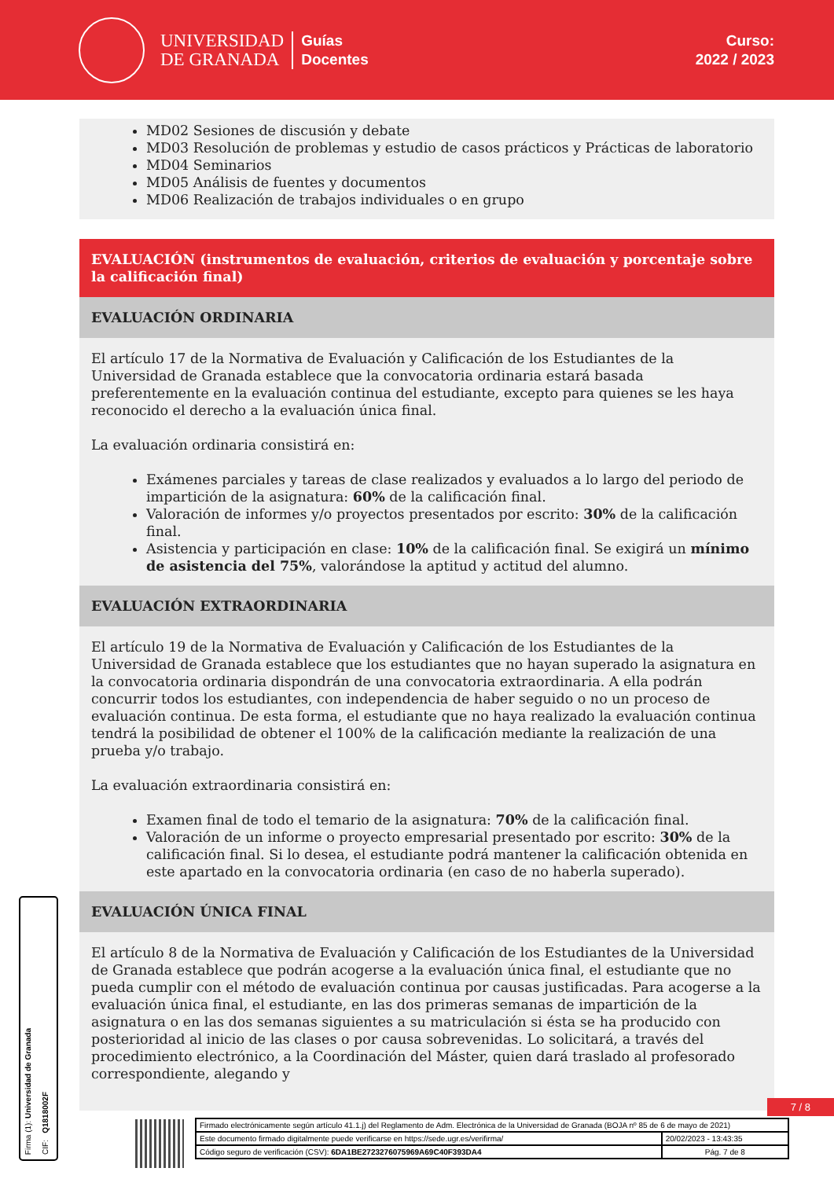UNIVERSIDAD
DE GRANADA
Guías
Docentes
Curso:
2022 / 2023
MD02 Sesiones de discusión y debate
MD03 Resolución de problemas y estudio de casos prácticos y Prácticas de laboratorio
MD04 Seminarios
MD05 Análisis de fuentes y documentos
MD06 Realización de trabajos individuales o en grupo
EVALUACIÓN (instrumentos de evaluación, criterios de evaluación y porcentaje sobre la calificación final)
EVALUACIÓN ORDINARIA
El artículo 17 de la Normativa de Evaluación y Calificación de los Estudiantes de la Universidad de Granada establece que la convocatoria ordinaria estará basada preferentemente en la evaluación continua del estudiante, excepto para quienes se les haya reconocido el derecho a la evaluación única final.
La evaluación ordinaria consistirá en:
Exámenes parciales y tareas de clase realizados y evaluados a lo largo del periodo de impartición de la asignatura: 60% de la calificación final.
Valoración de informes y/o proyectos presentados por escrito: 30% de la calificación final.
Asistencia y participación en clase: 10% de la calificación final. Se exigirá un mínimo de asistencia del 75%, valorándose la aptitud y actitud del alumno.
EVALUACIÓN EXTRAORDINARIA
El artículo 19 de la Normativa de Evaluación y Calificación de los Estudiantes de la Universidad de Granada establece que los estudiantes que no hayan superado la asignatura en la convocatoria ordinaria dispondrán de una convocatoria extraordinaria. A ella podrán concurrir todos los estudiantes, con independencia de haber seguido o no un proceso de evaluación continua. De esta forma, el estudiante que no haya realizado la evaluación continua tendrá la posibilidad de obtener el 100% de la calificación mediante la realización de una prueba y/o trabajo.
La evaluación extraordinaria consistirá en:
Examen final de todo el temario de la asignatura: 70% de la calificación final.
Valoración de un informe o proyecto empresarial presentado por escrito: 30% de la calificación final. Si lo desea, el estudiante podrá mantener la calificación obtenida en este apartado en la convocatoria ordinaria (en caso de no haberla superado).
EVALUACIÓN ÚNICA FINAL
El artículo 8 de la Normativa de Evaluación y Calificación de los Estudiantes de la Universidad de Granada establece que podrán acogerse a la evaluación única final, el estudiante que no pueda cumplir con el método de evaluación continua por causas justificadas. Para acogerse a la evaluación única final, el estudiante, en las dos primeras semanas de impartición de la asignatura o en las dos semanas siguientes a su matriculación si ésta se ha producido con posterioridad al inicio de las clases o por causa sobrevenidas. Lo solicitará, a través del procedimiento electrónico, a la Coordinación del Máster, quien dará traslado al profesorado correspondiente, alegando y
Firma (1): Universidad de Granada
CIF: Q1818002F
7 / 8
| Firmado electrónicamente según artículo 41.1.j) del Reglamento de Adm. Electrónica de la Universidad de Granada (BOJA nº 85 de 6 de mayo de 2021) | |
| Este documento firmado digitalmente puede verificarse en https://sede.ugr.es/verifirma/ | 20/02/2023 - 13:43:35 |
| Código seguro de verificación (CSV): 6DA1BE2723276075969A69C40F393DA4 | Pág. 7 de 8 |